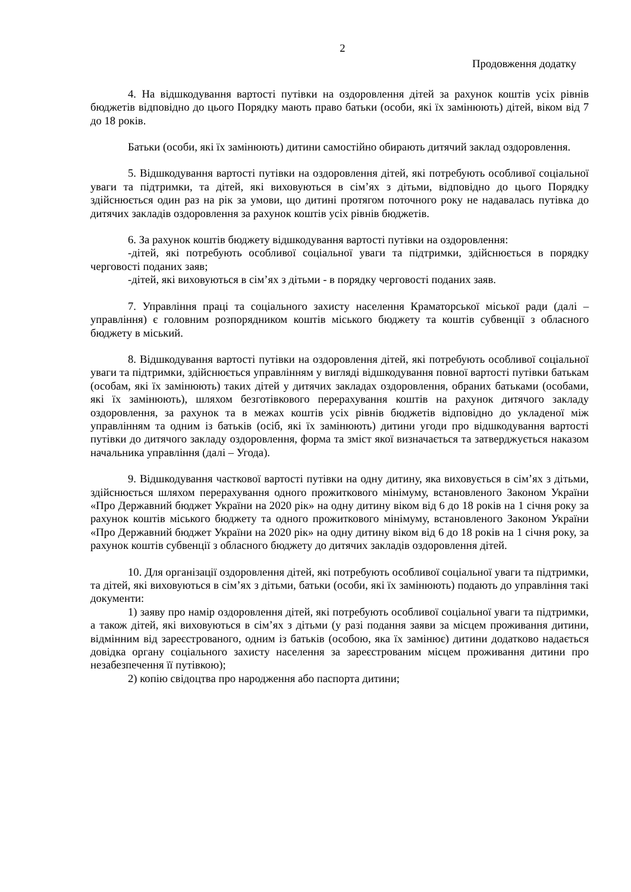2
Продовження додатку
4. На відшкодування вартості путівки на оздоровлення дітей за рахунок коштів усіх рівнів бюджетів відповідно до цього Порядку мають право батьки (особи, які їх замінюють) дітей, віком від 7 до 18 років.
Батьки (особи, які їх замінюють) дитини самостійно обирають дитячий заклад оздоровлення.
5. Відшкодування вартості путівки на оздоровлення дітей, які потребують особливої соціальної уваги та підтримки, та дітей, які виховуються в сім’ях з дітьми, відповідно до цього Порядку здійснюється один раз на рік за умови, що дитині протягом поточного року не надавалась путівка до дитячих закладів оздоровлення за рахунок коштів усіх рівнів бюджетів.
6. За рахунок коштів бюджету відшкодування вартості путівки на оздоровлення:
-дітей, які потребують особливої соціальної уваги та підтримки, здійснюється в порядку черговості поданих заяв;
-дітей, які виховуються в сім’ях з дітьми - в порядку черговості поданих заяв.
7. Управління праці та соціального захисту населення Краматорської міської ради (далі – управління) є головним розпорядником коштів міського бюджету та коштів субвенції з обласного бюджету в міський.
8. Відшкодування вартості путівки на оздоровлення дітей, які потребують особливої соціальної уваги та підтримки, здійснюється управлінням у вигляді відшкодування повної вартості путівки батькам (особам, які їх замінюють) таких дітей у дитячих закладах оздоровлення, обраних батьками (особами, які їх замінюють), шляхом безготівкового перерахування коштів на рахунок дитячого закладу оздоровлення, за рахунок та в межах коштів усіх рівнів бюджетів відповідно до укладеної між управлінням та одним із батьків (осіб, які їх замінюють) дитини угоди про відшкодування вартості путівки до дитячого закладу оздоровлення, форма та зміст якої визначається та затверджується наказом начальника управління (далі – Угода).
9. Відшкодування часткової вартості путівки на одну дитину, яка виховується в сім’ях з дітьми, здійснюється шляхом перерахування одного прожиткового мінімуму, встановленого Законом України «Про Державний бюджет України на 2020 рік» на одну дитину віком від 6 до 18 років на 1 січня року за рахунок коштів міського бюджету та одного прожиткового мінімуму, встановленого Законом України «Про Державний бюджет України на 2020 рік» на одну дитину віком від 6 до 18 років на 1 січня року, за рахунок коштів субвенції з обласного бюджету до дитячих закладів оздоровлення дітей.
10. Для організації оздоровлення дітей, які потребують особливої соціальної уваги та підтримки, та дітей, які виховуються в сім’ях з дітьми, батьки (особи, які їх замінюють) подають до управління такі документи:
1) заяву про намір оздоровлення дітей, які потребують особливої соціальної уваги та підтримки, а також дітей, які виховуються в сім’ях з дітьми (у разі подання заяви за місцем проживання дитини, відмінним від зареєстрованого, одним із батьків (особою, яка їх замінює) дитини додатково надається довідка органу соціального захисту населення за зареєстрованим місцем проживання дитини про незабезпечення її путівкою);
2) копію свідоцтва про народження або паспорта дитини;